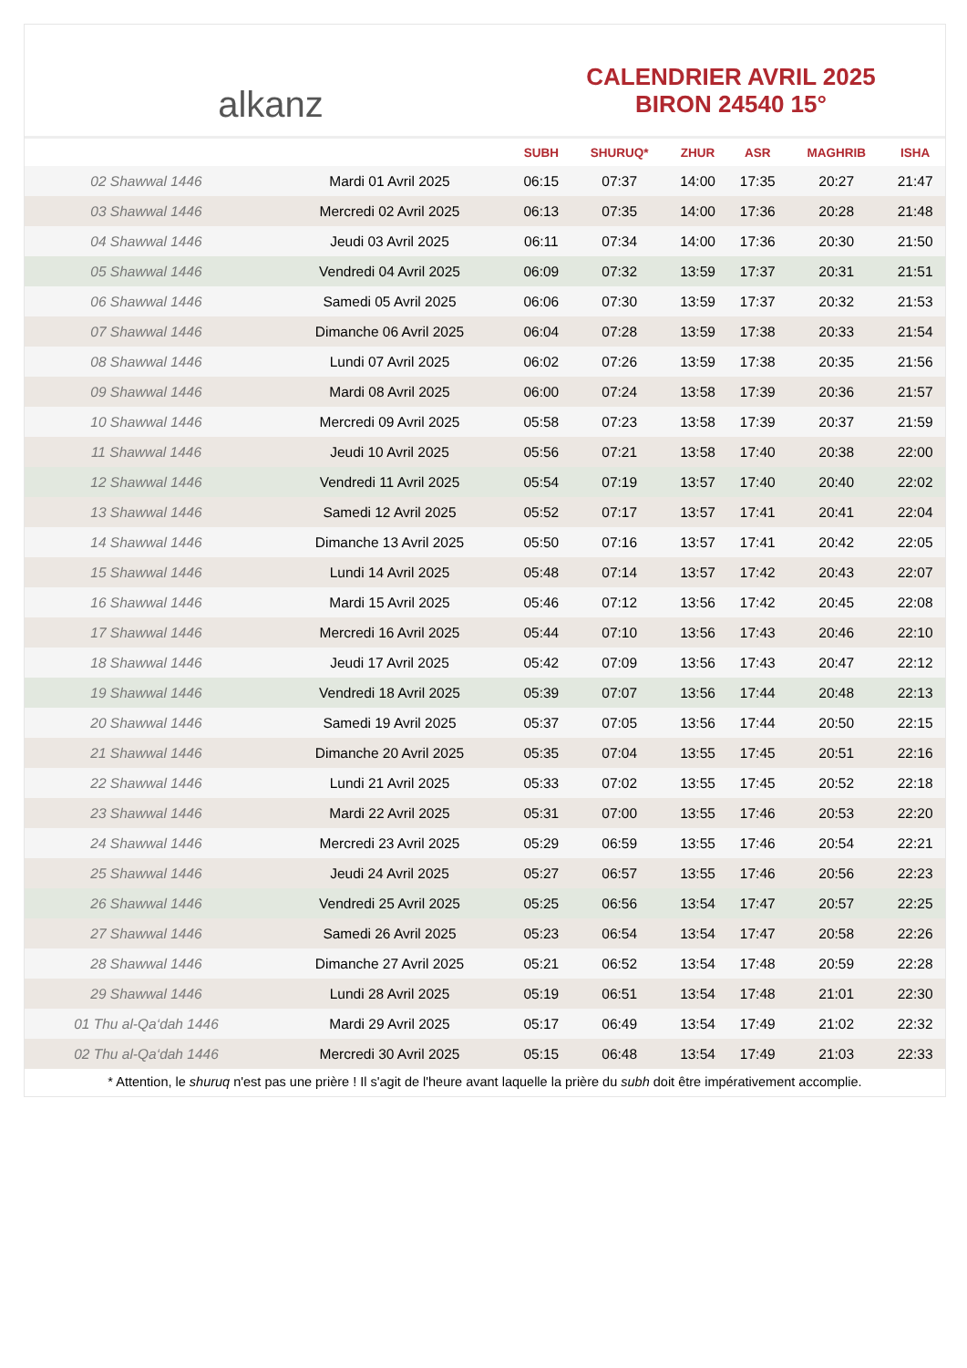alkanz
CALENDRIER AVRIL 2025
BIRON 24540 15°
| | | SUBH | SHURUQ* | ZHUR | ASR | MAGHRIB | ISHA |
| --- | --- | --- | --- | --- | --- | --- | --- |
| 02 Shawwal 1446 | Mardi 01 Avril 2025 | 06:15 | 07:37 | 14:00 | 17:35 | 20:27 | 21:47 |
| 03 Shawwal 1446 | Mercredi 02 Avril 2025 | 06:13 | 07:35 | 14:00 | 17:36 | 20:28 | 21:48 |
| 04 Shawwal 1446 | Jeudi 03 Avril 2025 | 06:11 | 07:34 | 14:00 | 17:36 | 20:30 | 21:50 |
| 05 Shawwal 1446 | Vendredi 04 Avril 2025 | 06:09 | 07:32 | 13:59 | 17:37 | 20:31 | 21:51 |
| 06 Shawwal 1446 | Samedi 05 Avril 2025 | 06:06 | 07:30 | 13:59 | 17:37 | 20:32 | 21:53 |
| 07 Shawwal 1446 | Dimanche 06 Avril 2025 | 06:04 | 07:28 | 13:59 | 17:38 | 20:33 | 21:54 |
| 08 Shawwal 1446 | Lundi 07 Avril 2025 | 06:02 | 07:26 | 13:59 | 17:38 | 20:35 | 21:56 |
| 09 Shawwal 1446 | Mardi 08 Avril 2025 | 06:00 | 07:24 | 13:58 | 17:39 | 20:36 | 21:57 |
| 10 Shawwal 1446 | Mercredi 09 Avril 2025 | 05:58 | 07:23 | 13:58 | 17:39 | 20:37 | 21:59 |
| 11 Shawwal 1446 | Jeudi 10 Avril 2025 | 05:56 | 07:21 | 13:58 | 17:40 | 20:38 | 22:00 |
| 12 Shawwal 1446 | Vendredi 11 Avril 2025 | 05:54 | 07:19 | 13:57 | 17:40 | 20:40 | 22:02 |
| 13 Shawwal 1446 | Samedi 12 Avril 2025 | 05:52 | 07:17 | 13:57 | 17:41 | 20:41 | 22:04 |
| 14 Shawwal 1446 | Dimanche 13 Avril 2025 | 05:50 | 07:16 | 13:57 | 17:41 | 20:42 | 22:05 |
| 15 Shawwal 1446 | Lundi 14 Avril 2025 | 05:48 | 07:14 | 13:57 | 17:42 | 20:43 | 22:07 |
| 16 Shawwal 1446 | Mardi 15 Avril 2025 | 05:46 | 07:12 | 13:56 | 17:42 | 20:45 | 22:08 |
| 17 Shawwal 1446 | Mercredi 16 Avril 2025 | 05:44 | 07:10 | 13:56 | 17:43 | 20:46 | 22:10 |
| 18 Shawwal 1446 | Jeudi 17 Avril 2025 | 05:42 | 07:09 | 13:56 | 17:43 | 20:47 | 22:12 |
| 19 Shawwal 1446 | Vendredi 18 Avril 2025 | 05:39 | 07:07 | 13:56 | 17:44 | 20:48 | 22:13 |
| 20 Shawwal 1446 | Samedi 19 Avril 2025 | 05:37 | 07:05 | 13:56 | 17:44 | 20:50 | 22:15 |
| 21 Shawwal 1446 | Dimanche 20 Avril 2025 | 05:35 | 07:04 | 13:55 | 17:45 | 20:51 | 22:16 |
| 22 Shawwal 1446 | Lundi 21 Avril 2025 | 05:33 | 07:02 | 13:55 | 17:45 | 20:52 | 22:18 |
| 23 Shawwal 1446 | Mardi 22 Avril 2025 | 05:31 | 07:00 | 13:55 | 17:46 | 20:53 | 22:20 |
| 24 Shawwal 1446 | Mercredi 23 Avril 2025 | 05:29 | 06:59 | 13:55 | 17:46 | 20:54 | 22:21 |
| 25 Shawwal 1446 | Jeudi 24 Avril 2025 | 05:27 | 06:57 | 13:55 | 17:46 | 20:56 | 22:23 |
| 26 Shawwal 1446 | Vendredi 25 Avril 2025 | 05:25 | 06:56 | 13:54 | 17:47 | 20:57 | 22:25 |
| 27 Shawwal 1446 | Samedi 26 Avril 2025 | 05:23 | 06:54 | 13:54 | 17:47 | 20:58 | 22:26 |
| 28 Shawwal 1446 | Dimanche 27 Avril 2025 | 05:21 | 06:52 | 13:54 | 17:48 | 20:59 | 22:28 |
| 29 Shawwal 1446 | Lundi 28 Avril 2025 | 05:19 | 06:51 | 13:54 | 17:48 | 21:01 | 22:30 |
| 01 Thu al-Qa‘dah 1446 | Mardi 29 Avril 2025 | 05:17 | 06:49 | 13:54 | 17:49 | 21:02 | 22:32 |
| 02 Thu al-Qa‘dah 1446 | Mercredi 30 Avril 2025 | 05:15 | 06:48 | 13:54 | 17:49 | 21:03 | 22:33 |
* Attention, le shuruq n'est pas une prière ! Il s'agit de l'heure avant laquelle la prière du subh doit être impérativement accomplie.